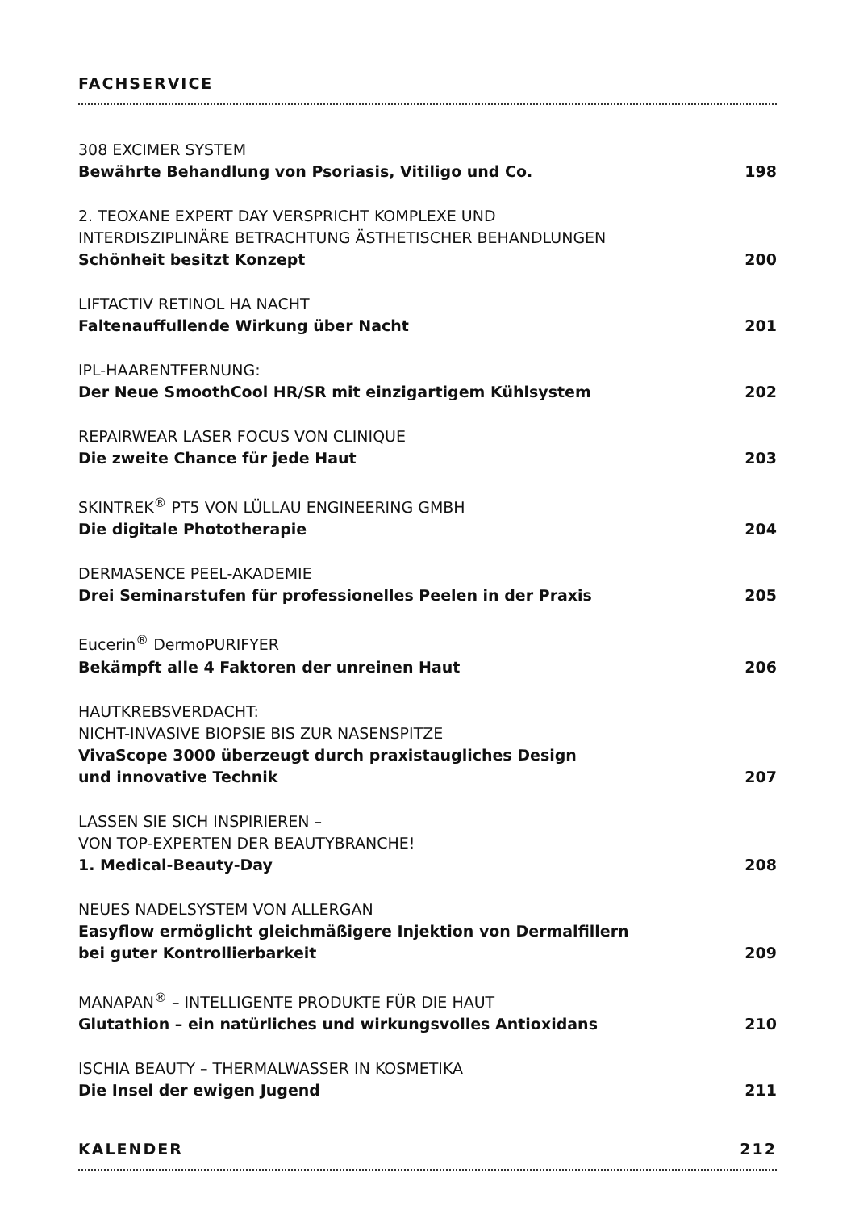FACHSERVICE
308 EXCIMER SYSTEM
Bewährte Behandlung von Psoriasis, Vitiligo und Co.
198
2. TEOXANE EXPERT DAY VERSPRICHT KOMPLEXE UND
INTERDISZIPLINÄRE BETRACHTUNG ÄSTHETISCHER BEHANDLUNGEN
Schönheit besitzt Konzept
200
LIFTACTIV RETINOL HA NACHT
Faltenauffullende Wirkung über Nacht
201
IPL-HAARENTFERNUNG:
Der Neue SmoothCool HR/SR mit einzigartigem Kühlsystem
202
REPAIRWEAR LASER FOCUS VON CLINIQUE
Die zweite Chance für jede Haut
203
SKINTREK<sup>®</sup> PT5 VON LÜLLAU ENGINEERING GMBH
Die digitale Phototherapie
204
DERMASENCE PEEL-AKADEMIE
Drei Seminarstufen für professionelles Peelen in der Praxis
205
Eucerin<sup>®</sup> DermoPURIFYER
Bekämpft alle 4 Faktoren der unreinen Haut
206
HAUTKREBSVERDACHT:
NICHT-INVASIVE BIOPSIE BIS ZUR NASENSPITZE
VivaScope 3000 überzeugt durch praxistaugliches Design
und innovative Technik
207
LASSEN SIE SICH INSPIRIEREN –
VON TOP-EXPERTEN DER BEAUTYBRANCHE!
1. Medical-Beauty-Day
208
NEUES NADELSYSTEM VON ALLERGAN
Easyflow ermöglicht gleichmäßigere Injektion von Dermalfillern
bei guter Kontrollierbarkeit
209
MANAPAN<sup>®</sup> – INTELLIGENTE PRODUKTE FÜR DIE HAUT
Glutathion – ein natürliches und wirkungsvolles Antioxidans
210
ISCHIA BEAUTY – THERMALWASSER IN KOSMETIKA
Die Insel der ewigen Jugend
211
KALENDER 212